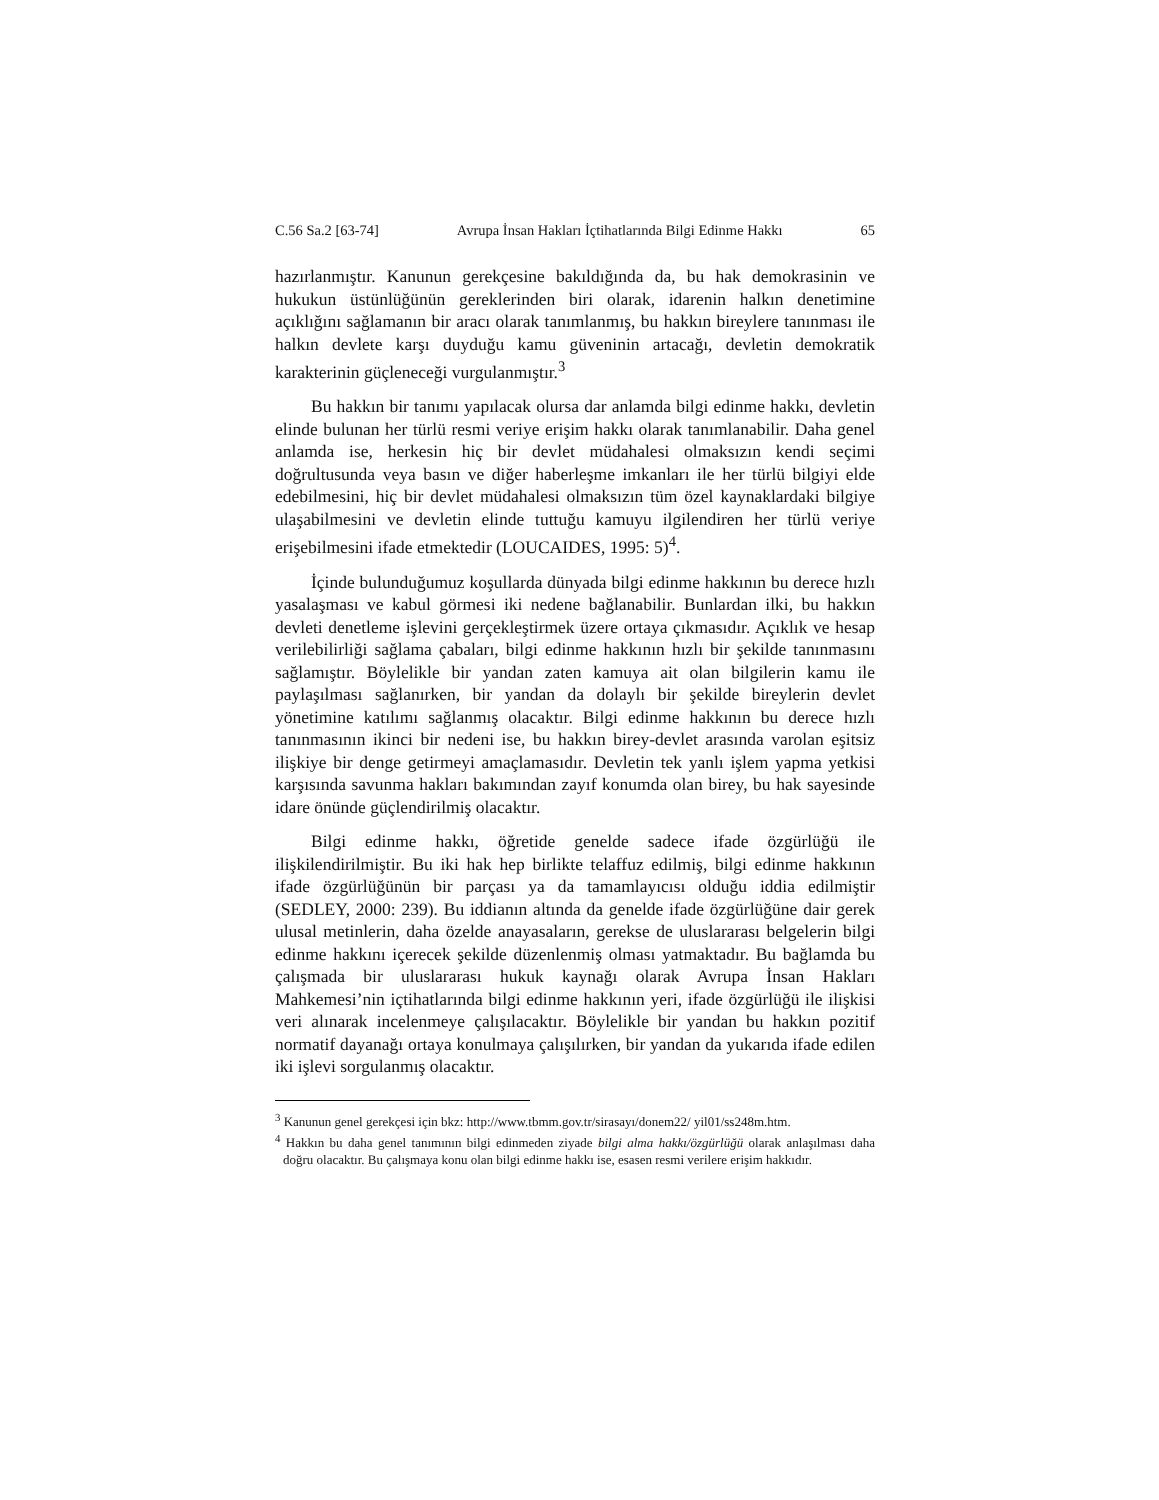C.56 Sa.2 [63-74] Avrupa İnsan Hakları İçtihatlarında Bilgi Edinme Hakkı 65
hazırlanmıştır. Kanunun gerekçesine bakıldığında da, bu hak demokrasinin ve hukukun üstünlüğünün gereklerinden biri olarak, idarenin halkın denetimine açıklığını sağlamanın bir aracı olarak tanımlanmış, bu hakkın bireylere tanınması ile halkın devlete karşı duyduğu kamu güveninin artacağı, devletin demokratik karakterinin güçleneceği vurgulanmıştır.<sup>3</sup>
Bu hakkın bir tanımı yapılacak olursa dar anlamda bilgi edinme hakkı, devletin elinde bulunan her türlü resmi veriye erişim hakkı olarak tanımlanabilir. Daha genel anlamda ise, herkesin hiç bir devlet müdahalesi olmaksızın kendi seçimi doğrultusunda veya basın ve diğer haberleşme imkanları ile her türlü bilgiyi elde edebilmesini, hiç bir devlet müdahalesi olmaksızın tüm özel kaynaklardaki bilgiye ulaşabilmesini ve devletin elinde tuttuğu kamuyu ilgilendiren her türlü veriye erişebilmesini ifade etmektedir (LOUCAIDES, 1995: 5)<sup>4</sup>.
İçinde bulunduğumuz koşullarda dünyada bilgi edinme hakkının bu derece hızlı yasalaşması ve kabul görmesi iki nedene bağlanabilir. Bunlardan ilki, bu hakkın devleti denetleme işlevini gerçekleştirmek üzere ortaya çıkmasıdır. Açıklık ve hesap verilebilirliği sağlama çabaları, bilgi edinme hakkının hızlı bir şekilde tanınmasını sağlamıştır. Böylelikle bir yandan zaten kamuya ait olan bilgilerin kamu ile paylaşılması sağlanırken, bir yandan da dolaylı bir şekilde bireylerin devlet yönetimine katılımı sağlanmış olacaktır. Bilgi edinme hakkının bu derece hızlı tanınmasının ikinci bir nedeni ise, bu hakkın birey-devlet arasında varolan eşitsiz ilişkiye bir denge getirmeyi amaçlamasıdır. Devletin tek yanlı işlem yapma yetkisi karşısında savunma hakları bakımından zayıf konumda olan birey, bu hak sayesinde idare önünde güçlendirilmiş olacaktır.
Bilgi edinme hakkı, öğretide genelde sadece ifade özgürlüğü ile ilişkilendirilmiştir. Bu iki hak hep birlikte telaffuz edilmiş, bilgi edinme hakkının ifade özgürlüğünün bir parçası ya da tamamlayıcısı olduğu iddia edilmiştir (SEDLEY, 2000: 239). Bu iddianın altında da genelde ifade özgürlüğüne dair gerek ulusal metinlerin, daha özelde anayasaların, gerekse de uluslararası belgelerin bilgi edinme hakkını içerecek şekilde düzenlenmiş olması yatmaktadır. Bu bağlamda bu çalışmada bir uluslararası hukuk kaynağı olarak Avrupa İnsan Hakları Mahkemesi’nin içtihatlarında bilgi edinme hakkının yeri, ifade özgürlüğü ile ilişkisi veri alınarak incelenmeye çalışılacaktır. Böylelikle bir yandan bu hakkın pozitif normatif dayanağı ortaya konulmaya çalışılırken, bir yandan da yukarıda ifade edilen iki işlevi sorgulanmış olacaktır.
<sup>3</sup> Kanunun genel gerekçesi için bkz: http://www.tbmm.gov.tr/sirasayı/donem22/ yil01/ss248m.htm.
<sup>4</sup> Hakkın bu daha genel tanımının bilgi edinmeden ziyade bilgi alma hakkı/özgürlüğü olarak anlaşılması daha doğru olacaktır. Bu çalışmaya konu olan bilgi edinme hakkı ise, esasen resmi verilere erişim hakkıdır.